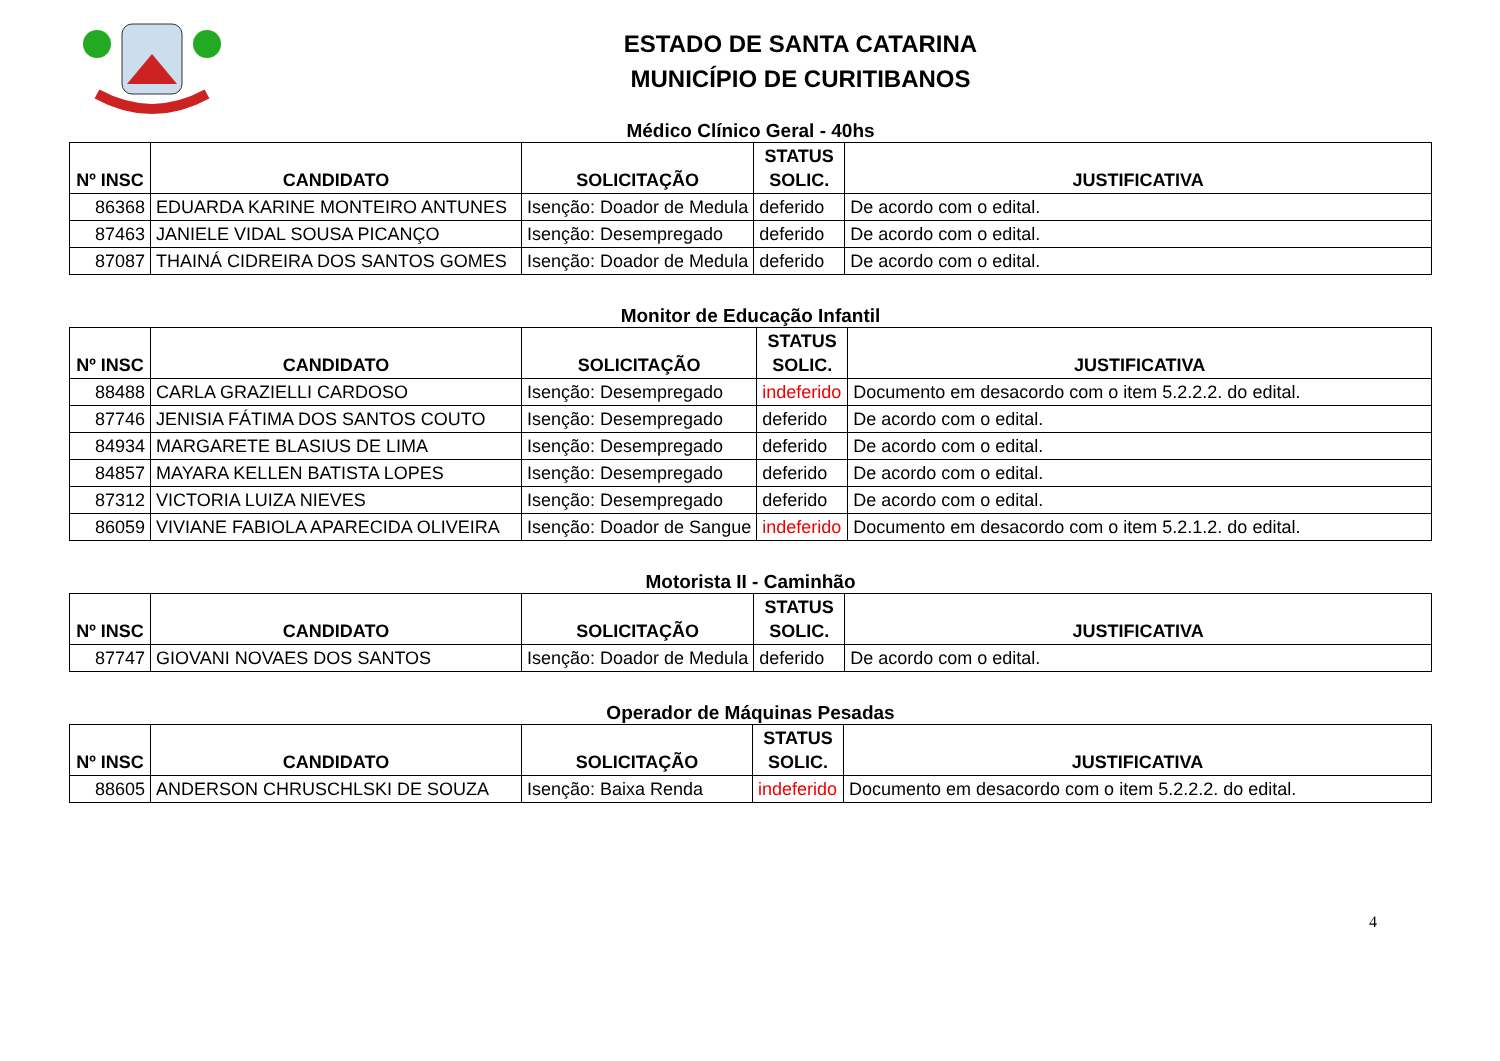ESTADO DE SANTA CATARINA
MUNICÍPIO DE CURITIBANOS
Médico Clínico Geral - 40hs
| Nº INSC | CANDIDATO | SOLICITAÇÃO | STATUS SOLIC. | JUSTIFICATIVA |
| --- | --- | --- | --- | --- |
| 86368 | EDUARDA KARINE MONTEIRO ANTUNES | Isenção: Doador de Medula | deferido | De acordo com o edital. |
| 87463 | JANIELE VIDAL SOUSA PICANÇO | Isenção: Desempregado | deferido | De acordo com o edital. |
| 87087 | THAINÁ CIDREIRA DOS SANTOS GOMES | Isenção: Doador de Medula | deferido | De acordo com o edital. |
Monitor de Educação Infantil
| Nº INSC | CANDIDATO | SOLICITAÇÃO | STATUS SOLIC. | JUSTIFICATIVA |
| --- | --- | --- | --- | --- |
| 88488 | CARLA GRAZIELLI CARDOSO | Isenção: Desempregado | indeferido | Documento em desacordo com o item 5.2.2.2. do edital. |
| 87746 | JENISIA FÁTIMA DOS SANTOS COUTO | Isenção: Desempregado | deferido | De acordo com o edital. |
| 84934 | MARGARETE BLASIUS DE LIMA | Isenção: Desempregado | deferido | De acordo com o edital. |
| 84857 | MAYARA KELLEN BATISTA LOPES | Isenção: Desempregado | deferido | De acordo com o edital. |
| 87312 | VICTORIA LUIZA NIEVES | Isenção: Desempregado | deferido | De acordo com o edital. |
| 86059 | VIVIANE FABIOLA APARECIDA OLIVEIRA | Isenção: Doador de Sangue | indeferido | Documento em desacordo com o item 5.2.1.2. do edital. |
Motorista II - Caminhão
| Nº INSC | CANDIDATO | SOLICITAÇÃO | STATUS SOLIC. | JUSTIFICATIVA |
| --- | --- | --- | --- | --- |
| 87747 | GIOVANI NOVAES DOS SANTOS | Isenção: Doador de Medula | deferido | De acordo com o edital. |
Operador de Máquinas Pesadas
| Nº INSC | CANDIDATO | SOLICITAÇÃO | STATUS SOLIC. | JUSTIFICATIVA |
| --- | --- | --- | --- | --- |
| 88605 | ANDERSON CHRUSCHLSKI DE SOUZA | Isenção: Baixa Renda | indeferido | Documento em desacordo com o item 5.2.2.2. do edital. |
4